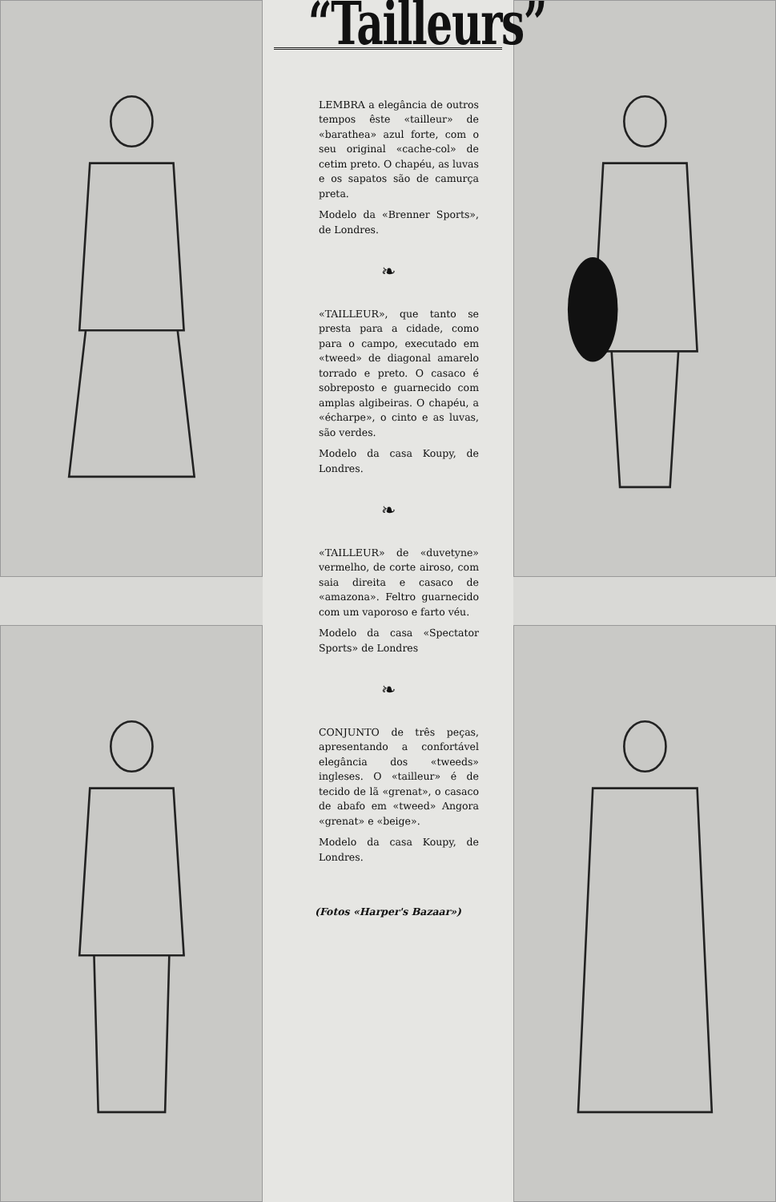“Tailleurs”
LEMBRA a elegância de outros tempos êste «tailleur» de «barathea» azul forte, com o seu original «cache-col» de cetim preto. O chapéu, as luvas e os sapatos são de camurça preta.
Modelo da «Brenner Sports», de Londres.
❧
«TAILLEUR», que tanto se presta para a cidade, como para o campo, executado em «tweed» de diagonal amarelo torrado e preto. O casaco é sobreposto e guarnecido com amplas algibeiras. O chapéu, a «écharpe», o cinto e as luvas, são verdes.
Modelo da casa Koupy, de Londres.
❧
«TAILLEUR» de «duvetyne» vermelho, de corte airoso, com saia direita e casaco de «amazona». Feltro guarnecido com um vaporoso e farto véu.
Modelo da casa «Spectator Sports» de Londres
❧
CONJUNTO de três peças, apresentando a confortável elegância dos «tweeds» ingleses. O «tailleur» é de tecido de lã «grenat», o casaco de abafo em «tweed» Angora «grenat» e «beige».
Modelo da casa Koupy, de Londres.
(Fotos «Harper's Bazaar»)